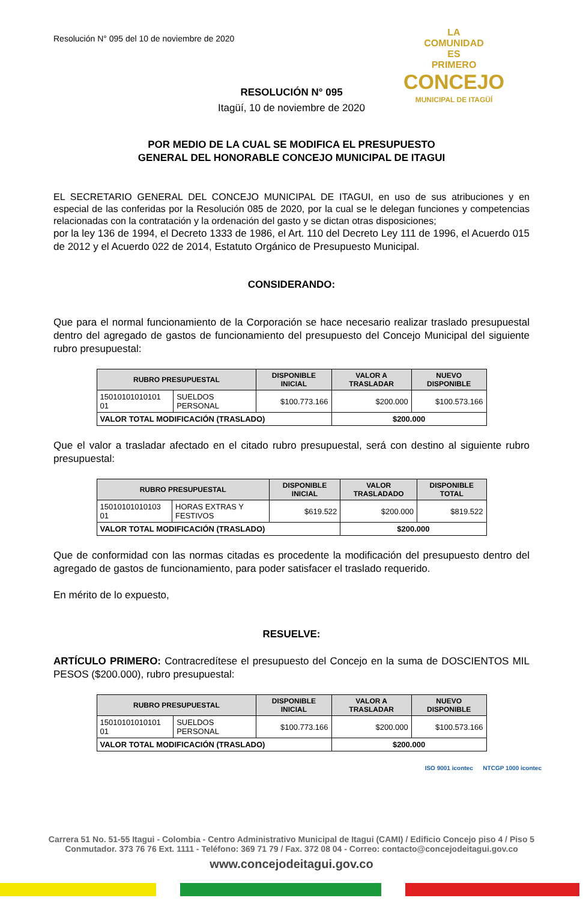LA
COMUNIDAD
ES
PRIMERO
CONCEJO
MUNICIPAL DE ITAGÜÍ
Resolución N° 095 del 10 de noviembre de 2020
RESOLUCIÓN N° 095
Itagüí, 10 de noviembre de 2020
POR MEDIO DE LA CUAL SE MODIFICA EL PRESUPUESTO
GENERAL DEL HONORABLE CONCEJO MUNICIPAL DE ITAGUI
EL SECRETARIO GENERAL DEL CONCEJO MUNICIPAL DE ITAGUI, en uso de sus atribuciones y en especial de las conferidas por la Resolución 085 de 2020, por la cual se le delegan funciones y competencias relacionadas con la contratación y la ordenación del gasto y se dictan otras disposiciones;
por la ley 136 de 1994, el Decreto 1333 de 1986, el Art. 110 del Decreto Ley 111 de 1996, el Acuerdo 015 de 2012 y el Acuerdo 022 de 2014, Estatuto Orgánico de Presupuesto Municipal.
CONSIDERANDO:
Que para el normal funcionamiento de la Corporación se hace necesario realizar traslado presupuestal dentro del agregado de gastos de funcionamiento del presupuesto del Concejo Municipal del siguiente rubro presupuestal:
| RUBRO PRESUPUESTAL | | DISPONIBLE INICIAL | VALOR A TRASLADAR | NUEVO DISPONIBLE |
| --- | --- | --- | --- | --- |
| 15010101010101 01 | SUELDOS PERSONAL | $100.773.166 | $200.000 | $100.573.166 |
| VALOR TOTAL MODIFICACIÓN (TRASLADO) | | | $200.000 | |
Que el valor a trasladar afectado en el citado rubro presupuestal, será con destino al siguiente rubro presupuestal:
| RUBRO PRESUPUESTAL | | DISPONIBLE INICIAL | VALOR TRASLADADO | DISPONIBLE TOTAL |
| --- | --- | --- | --- | --- |
| 15010101010103 01 | HORAS EXTRAS Y FESTIVOS | $619.522 | $200.000 | $819.522 |
| VALOR TOTAL MODIFICACIÓN (TRASLADO) | | | $200.000 | |
Que de conformidad con las normas citadas es procedente la modificación del presupuesto dentro del agregado de gastos de funcionamiento, para poder satisfacer el traslado requerido.
En mérito de lo expuesto,
RESUELVE:
ARTÍCULO PRIMERO: Contracredítese el presupuesto del Concejo en la suma de DOSCIENTOS MIL PESOS ($200.000), rubro presupuestal:
| RUBRO PRESUPUESTAL | | DISPONIBLE INICIAL | VALOR A TRASLADAR | NUEVO DISPONIBLE |
| --- | --- | --- | --- | --- |
| 15010101010101 01 | SUELDOS PERSONAL | $100.773.166 | $200.000 | $100.573.166 |
| VALOR TOTAL MODIFICACIÓN (TRASLADO) | | | $200.000 | |
ISO 9001 icontec NTCGP 1000 icontec
Carrera 51 No. 51-55 Itagui - Colombia - Centro Administrativo Municipal de Itagui (CAMI) / Edificio Concejo piso 4 / Piso 5
Conmutador. 373 76 76 Ext. 1111 - Teléfono: 369 71 79 / Fax. 372 08 04 - Correo: contacto@concejodeitagui.gov.co
www.concejodeitagui.gov.co